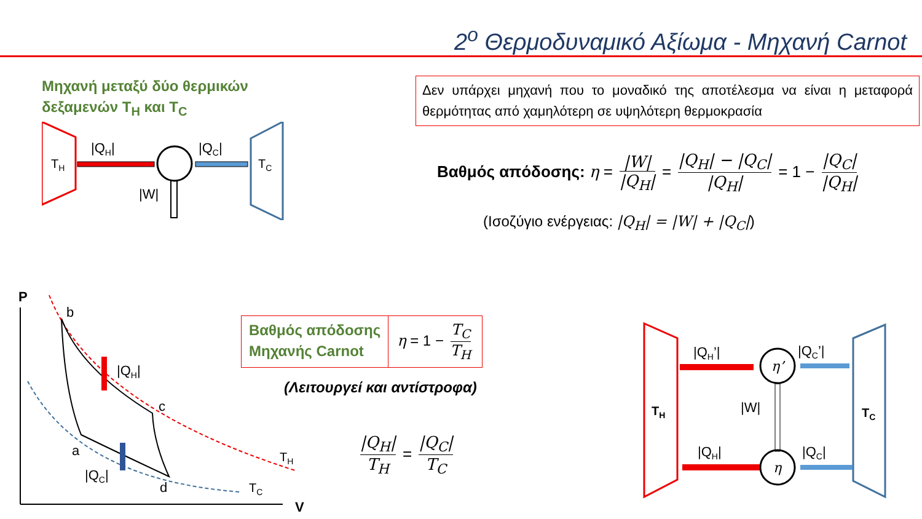2<sup>ο</sup> Θερμοδυναμικό Αξίωμα - Μηχανή Carnot
Μηχανή μεταξύ δύο θερμικών
δεξαμενών T<sub>H</sub> και T<sub>C</sub>
TH
|QH|
|QC|
TC
|W|
Δεν υπάρχει μηχανή που το μοναδικό της αποτέλεσμα να είναι η μεταφορά θερμότητας από χαμηλότερη σε υψηλότερη θερμοκρασία
Βαθμός απόδοσης: η = |W| |Q<sub>H</sub>| = |Q<sub>H</sub>| − |Q<sub>C</sub>| |Q<sub>H</sub>| = 1 − |Q<sub>C</sub>| |Q<sub>H</sub>|
(Ισοζύγιο ενέργειας: |Q<sub>H</sub>| = |W| + |Q<sub>C</sub>|)
P
V
b
c
d
a
|QH|
|QC|
TH
TC
Βαθμός απόδοσης
Μηχανής Carnot
η = 1 − T<sub>C</sub> T<sub>H</sub>
(Λειτουργεί και αντίστροφα)
|Q<sub>H</sub>| T<sub>H</sub> = |Q<sub>C</sub>| T<sub>C</sub>
TH
TC
|QH’|
η’
|QC’|
|W|
η
|QH|
|QC|